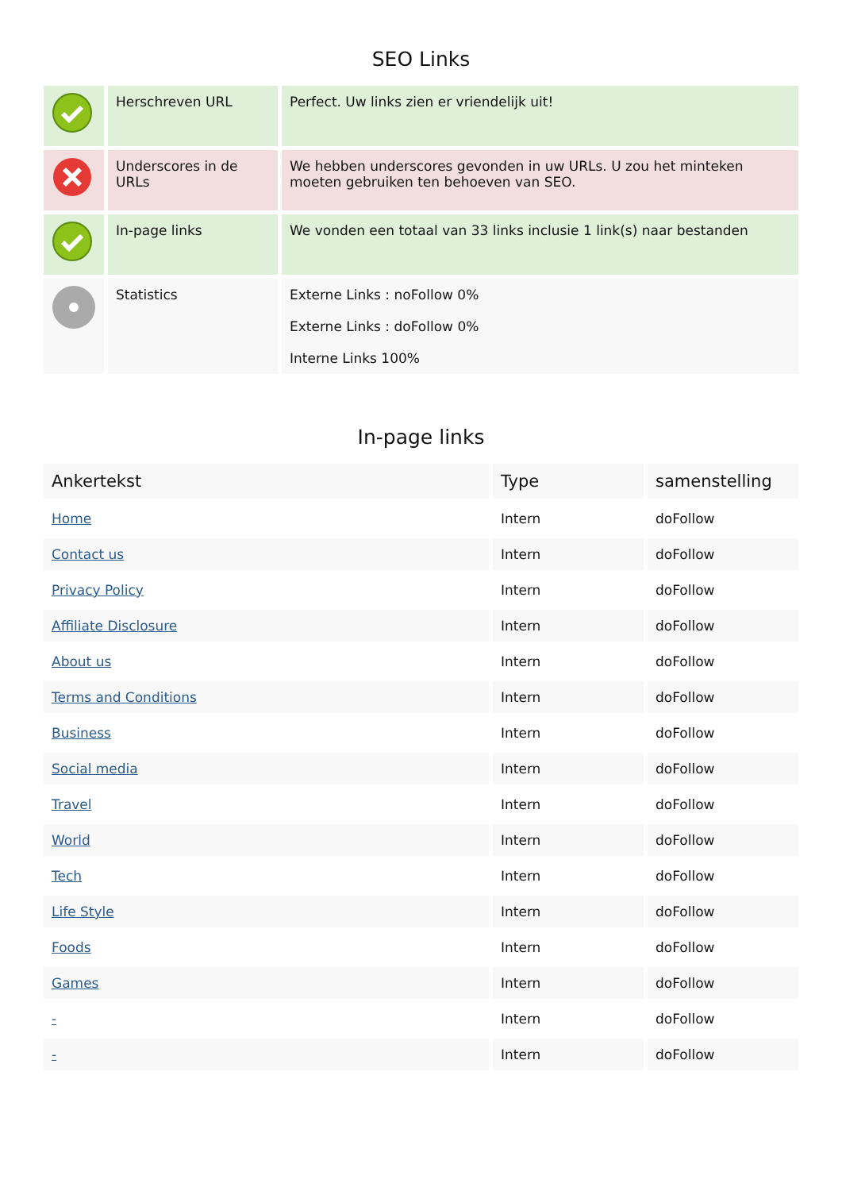SEO Links
| | Herschreven URL | Perfect. Uw links zien er vriendelijk uit! |
| | Underscores in de URLs | We hebben underscores gevonden in uw URLs. U zou het minteken moeten gebruiken ten behoeven van SEO. |
| | In-page links | We vonden een totaal van 33 links inclusie 1 link(s) naar bestanden |
| | Statistics | Externe Links : noFollow 0% Externe Links : doFollow 0% Interne Links 100% |
In-page links
| Ankertekst | Type | samenstelling |
| --- | --- | --- |
| Home | Intern | doFollow |
| Contact us | Intern | doFollow |
| Privacy Policy | Intern | doFollow |
| Affiliate Disclosure | Intern | doFollow |
| About us | Intern | doFollow |
| Terms and Conditions | Intern | doFollow |
| Business | Intern | doFollow |
| Social media | Intern | doFollow |
| Travel | Intern | doFollow |
| World | Intern | doFollow |
| Tech | Intern | doFollow |
| Life Style | Intern | doFollow |
| Foods | Intern | doFollow |
| Games | Intern | doFollow |
| - | Intern | doFollow |
| - | Intern | doFollow |